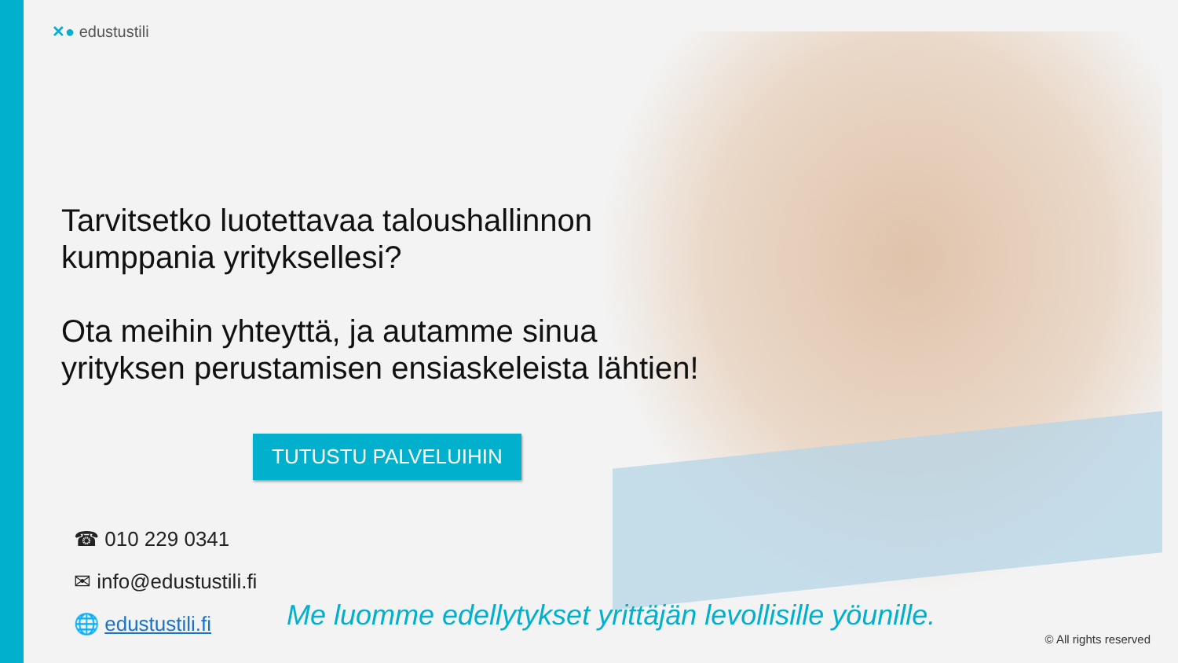✕● edustustili
Tarvitsetko luotettavaa taloushallinnon
kumppania yrityksellesi?
Ota meihin yhteyttä, ja autamme sinua
yrityksen perustamisen ensiaskeleista lähtien!
TUTUSTU PALVELUIHIN
☎ 010 229 0341
✉ info@edustustili.fi
🌐 edustustili.fi
Me luomme edellytykset yrittäjän levollisille yöunille.
© All rights reserved